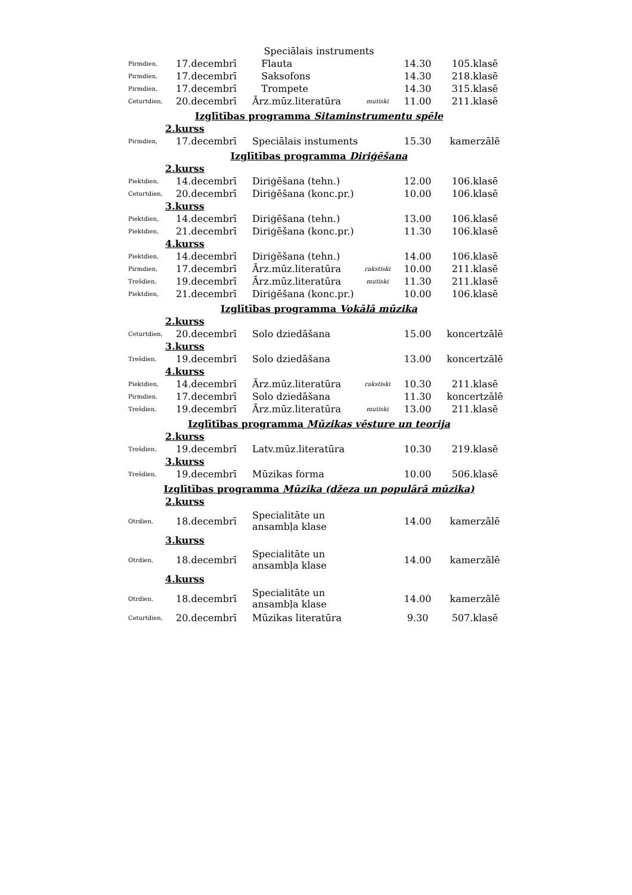| Speciālais instruments | | | | | |
| Pirmdien, | 17.decembrī | Flauta | | 14.30 | 105.klasē |
| Pirmdien, | 17.decembrī | Saksofons | | 14.30 | 218.klasē |
| Pirmdien, | 17.decembrī | Trompete | | 14.30 | 315.klasē |
| Ceturtdien, | 20.decembrī | Ārz.mūz.literatūra | mutiski | 11.00 | 211.klasē |
| Izglītības programma Sitaminstrumentu spēle | | | | | |
| 2.kurss | | | | | |
| Pirmdien, | 17.decembrī | Speciālais instuments | | 15.30 | kamerzālē |
| Izglītības programma Diriģēšana | | | | | |
| 2.kurss | | | | | |
| Piektdien, | 14.decembrī | Diriģēšana (tehn.) | | 12.00 | 106.klasē |
| Ceturtdien, | 20.decembrī | Diriģēšana (konc.pr.) | | 10.00 | 106.klasē |
| 3.kurss | | | | | |
| Piektdien, | 14.decembrī | Diriģēšana (tehn.) | | 13.00 | 106.klasē |
| Piektdien, | 21.decembrī | Diriģēšana (konc.pr.) | | 11.30 | 106.klasē |
| 4.kurss | | | | | |
| Piektdien, | 14.decembrī | Diriģēšana (tehn.) | | 14.00 | 106.klasē |
| Pirmdien, | 17.decembrī | Ārz.mūz.literatūra | rakstiski | 10.00 | 211.klasē |
| Trešdien, | 19.decembrī | Ārz.mūz.literatūra | mutiski | 11.30 | 211.klasē |
| Piektdien, | 21.decembrī | Diriģēšana (konc.pr.) | | 10.00 | 106.klasē |
| Izglītības programma Vokālā mūzika | | | | | |
| 2.kurss | | | | | |
| Ceturtdien, | 20.decembrī | Solo dziedāšana | | 15.00 | koncertzālē |
| 3.kurss | | | | | |
| Trešdien, | 19.decembrī | Solo dziedāšana | | 13.00 | koncertzālē |
| 4.kurss | | | | | |
| Piektdien, | 14.decembrī | Ārz.mūz.literatūra | rakstiski | 10.30 | 211.klasē |
| Pirmdien, | 17.decembrī | Solo dziedāšana | | 11.30 | koncertzālē |
| Trešdien, | 19.decembrī | Ārz.mūz.literatūra | mutiski | 13.00 | 211.klasē |
| Izglītības programma Mūzikas vēsture un teorija | | | | | |
| 2.kurss | | | | | |
| Trešdien, | 19.decembrī | Latv.mūz.literatūra | | 10.30 | 219.klasē |
| 3.kurss | | | | | |
| Trešdien, | 19.decembrī | Mūzikas forma | | 10.00 | 506.klasē |
| Izglītības programma Mūzika (džeza un populārā mūzika) | | | | | |
| 2.kurss | | | | | |
| Otrdien, | 18.decembrī | Specialitāte un ansambļa klase | | 14.00 | kamerzālē |
| 3.kurss | | | | | |
| Otrdien, | 18.decembrī | Specialitāte un ansambļa klase | | 14.00 | kamerzālē |
| 4.kurss | | | | | |
| Otrdien, | 18.decembrī | Specialitāte un ansambļa klase | | 14.00 | kamerzālē |
| Ceturtdien, | 20.decembrī | Mūzikas literatūra | | 9.30 | 507.klasē |